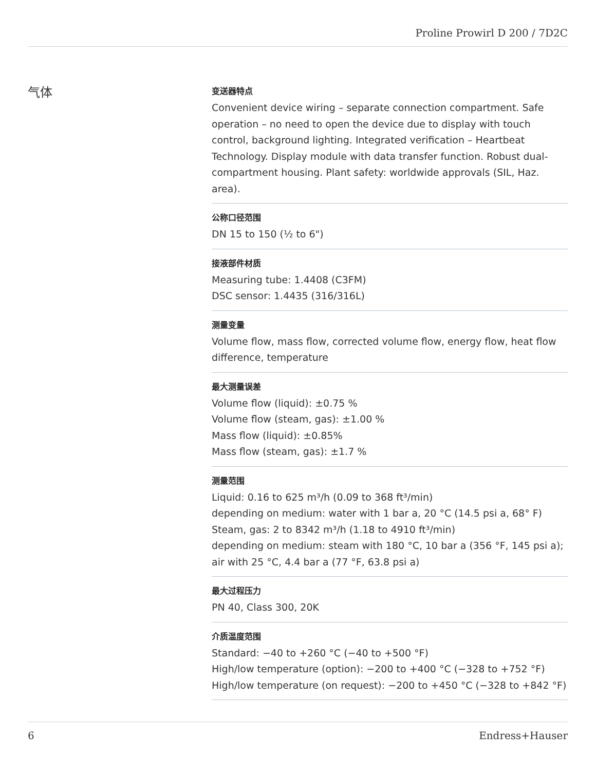Proline Prowirl D 200 / 7D2C
气体
变送器特点
Convenient device wiring – separate connection compartment. Safe operation – no need to open the device due to display with touch control, background lighting. Integrated verification – Heartbeat Technology. Display module with data transfer function. Robust dual-compartment housing. Plant safety: worldwide approvals (SIL, Haz. area).
公称口径范围
DN 15 to 150 (½ to 6")
接液部件材质
Measuring tube: 1.4408 (C3FM)
DSC sensor: 1.4435 (316/316L)
测量变量
Volume flow, mass flow, corrected volume flow, energy flow, heat flow difference, temperature
最大测量误差
Volume flow (liquid): ±0.75 %
Volume flow (steam, gas): ±1.00 %
Mass flow (liquid): ±0.85%
Mass flow (steam, gas): ±1.7 %
测量范围
Liquid: 0.16 to 625 m³/h (0.09 to 368 ft³/min)
depending on medium: water with 1 bar a, 20 °C (14.5 psi a, 68° F)
Steam, gas: 2 to 8342 m³/h (1.18 to 4910 ft³/min)
depending on medium: steam with 180 °C, 10 bar a (356 °F, 145 psi a); air with 25 °C, 4.4 bar a (77 °F, 63.8 psi a)
最大过程压力
PN 40, Class 300, 20K
介质温度范围
Standard: −40 to +260 °C (−40 to +500 °F)
High/low temperature (option): −200 to +400 °C (−328 to +752 °F)
High/low temperature (on request): −200 to +450 °C (−328 to +842 °F)
6 Endress+Hauser